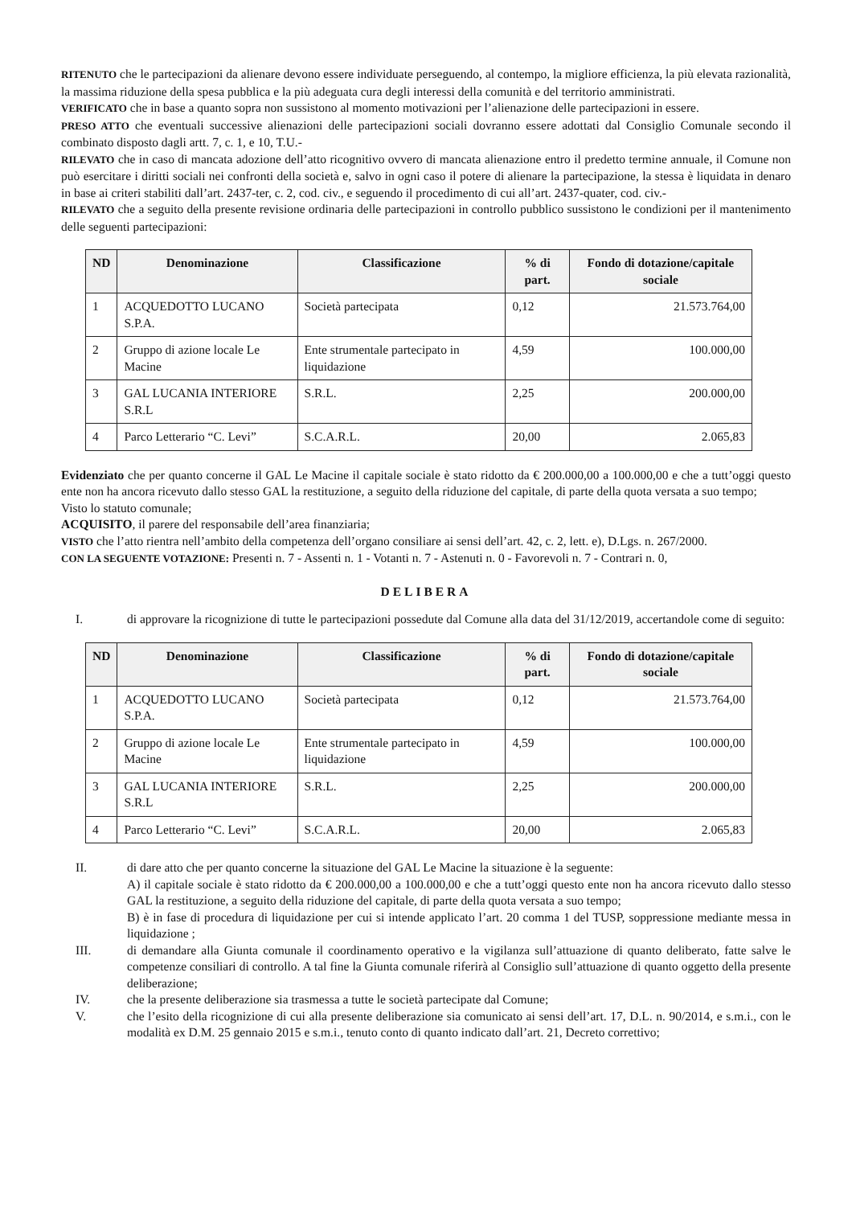RITENUTO che le partecipazioni da alienare devono essere individuate perseguendo, al contempo, la migliore efficienza, la più elevata razionalità, la massima riduzione della spesa pubblica e la più adeguata cura degli interessi della comunità e del territorio amministrati.
VERIFICATO che in base a quanto sopra non sussistono al momento motivazioni per l’alienazione delle partecipazioni in essere.
PRESO ATTO che eventuali successive alienazioni delle partecipazioni sociali dovranno essere adottati dal Consiglio Comunale secondo il combinato disposto dagli artt. 7, c. 1, e 10, T.U.-
RILEVATO che in caso di mancata adozione dell’atto ricognitivo ovvero di mancata alienazione entro il predetto termine annuale, il Comune non può esercitare i diritti sociali nei confronti della società e, salvo in ogni caso il potere di alienare la partecipazione, la stessa è liquidata in denaro in base ai criteri stabiliti dall’art. 2437-ter, c. 2, cod. civ., e seguendo il procedimento di cui all’art. 2437-quater, cod. civ.-
RILEVATO che a seguito della presente revisione ordinaria delle partecipazioni in controllo pubblico sussistono le condizioni per il mantenimento delle seguenti partecipazioni:
| ND | Denominazione | Classificazione | % di part. | Fondo di dotazione/capitale sociale |
| --- | --- | --- | --- | --- |
| 1 | ACQUEDOTTO LUCANO S.P.A. | Società partecipata | 0,12 | 21.573.764,00 |
| 2 | Gruppo di azione locale Le Macine | Ente strumentale partecipato in liquidazione | 4,59 | 100.000,00 |
| 3 | GAL LUCANIA INTERIORE S.R.L | S.R.L. | 2,25 | 200.000,00 |
| 4 | Parco Letterario “C. Levi” | S.C.A.R.L. | 20,00 | 2.065,83 |
Evidenziato che per quanto concerne il GAL Le Macine il capitale sociale è stato ridotto da € 200.000,00 a 100.000,00 e che a tutt’oggi questo ente non ha ancora ricevuto dallo stesso GAL la restituzione, a seguito della riduzione del capitale, di parte della quota versata a suo tempo;
Visto lo statuto comunale;
ACQUISITO, il parere del responsabile dell’area finanziaria;
VISTO che l’atto rientra nell’ambito della competenza dell’organo consiliare ai sensi dell’art. 42, c. 2, lett. e), D.Lgs. n. 267/2000.
CON LA SEGUENTE VOTAZIONE: Presenti n. 7 - Assenti n. 1 - Votanti n. 7 - Astenuti n. 0 - Favorevoli n. 7 - Contrari n. 0,
DELIBERA
I. di approvare la ricognizione di tutte le partecipazioni possedute dal Comune alla data del 31/12/2019, accertandole come di seguito:
| ND | Denominazione | Classificazione | % di part. | Fondo di dotazione/capitale sociale |
| --- | --- | --- | --- | --- |
| 1 | ACQUEDOTTO LUCANO S.P.A. | Società partecipata | 0,12 | 21.573.764,00 |
| 2 | Gruppo di azione locale Le Macine | Ente strumentale partecipato in liquidazione | 4,59 | 100.000,00 |
| 3 | GAL LUCANIA INTERIORE S.R.L | S.R.L. | 2,25 | 200.000,00 |
| 4 | Parco Letterario “C. Levi” | S.C.A.R.L. | 20,00 | 2.065,83 |
II. di dare atto che per quanto concerne la situazione del GAL Le Macine la situazione è la seguente:
A) il capitale sociale è stato ridotto da € 200.000,00 a 100.000,00 e che a tutt’oggi questo ente non ha ancora ricevuto dallo stesso GAL la restituzione, a seguito della riduzione del capitale, di parte della quota versata a suo tempo;
B) è in fase di procedura di liquidazione per cui si intende applicato l’art. 20 comma 1 del TUSP, soppressione mediante messa in liquidazione ;
III. di demandare alla Giunta comunale il coordinamento operativo e la vigilanza sull’attuazione di quanto deliberato, fatte salve le competenze consiliari di controllo. A tal fine la Giunta comunale riferirà al Consiglio sull’attuazione di quanto oggetto della presente deliberazione;
IV. che la presente deliberazione sia trasmessa a tutte le società partecipate dal Comune;
V. che l’esito della ricognizione di cui alla presente deliberazione sia comunicato ai sensi dell’art. 17, D.L. n. 90/2014, e s.m.i., con le modalità ex D.M. 25 gennaio 2015 e s.m.i., tenuto conto di quanto indicato dall’art. 21, Decreto correttivo;